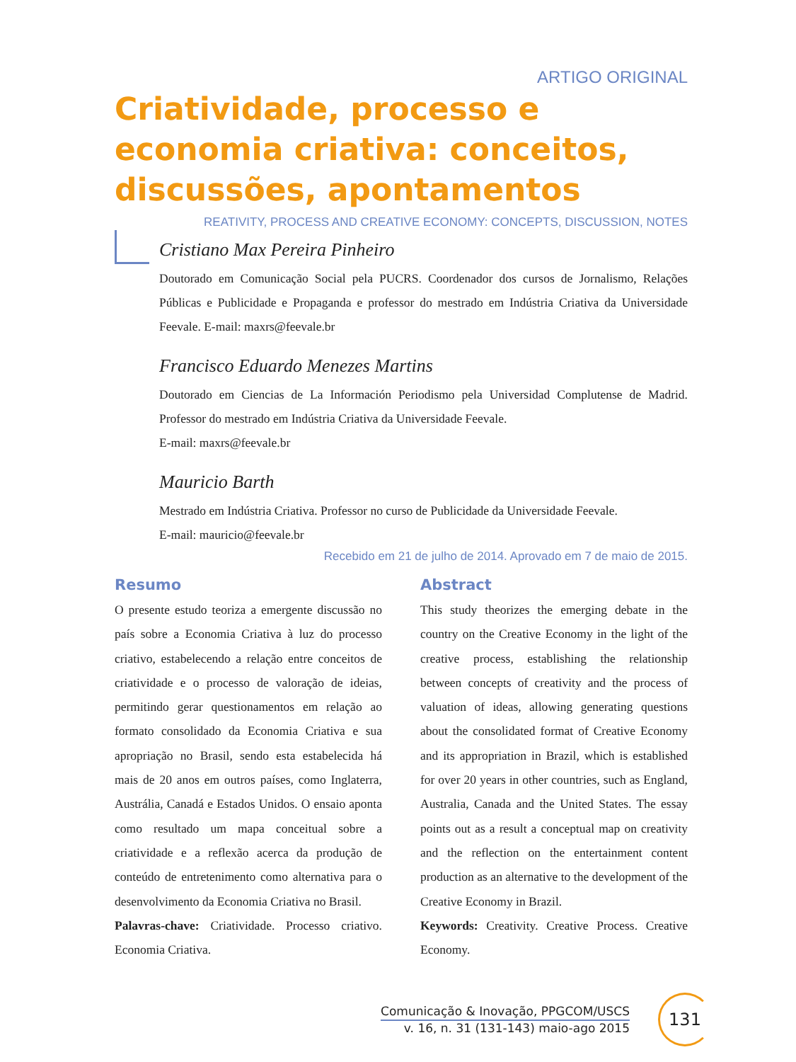ARTIGO ORIGINAL
Criatividade, processo e economia criativa: conceitos, discussões, apontamentos
REATIVITY, PROCESS AND CREATIVE ECONOMY: CONCEPTS, DISCUSSION, NOTES
Cristiano Max Pereira Pinheiro
Doutorado em Comunicação Social pela PUCRS. Coordenador dos cursos de Jornalismo, Relações Públicas e Publicidade e Propaganda e professor do mestrado em Indústria Criativa da Universidade Feevale. E-mail: maxrs@feevale.br
Francisco Eduardo Menezes Martins
Doutorado em Ciencias de La Información Periodismo pela Universidad Complutense de Madrid. Professor do mestrado em Indústria Criativa da Universidade Feevale.
E-mail: maxrs@feevale.br
Mauricio Barth
Mestrado em Indústria Criativa. Professor no curso de Publicidade da Universidade Feevale.
E-mail: mauricio@feevale.br
Recebido em 21 de julho de 2014. Aprovado em 7 de maio de 2015.
Resumo
O presente estudo teoriza a emergente discussão no país sobre a Economia Criativa à luz do processo criativo, estabelecendo a relação entre conceitos de criatividade e o processo de valoração de ideias, permitindo gerar questionamentos em relação ao formato consolidado da Economia Criativa e sua apropriação no Brasil, sendo esta estabelecida há mais de 20 anos em outros países, como Inglaterra, Austrália, Canadá e Estados Unidos. O ensaio aponta como resultado um mapa conceitual sobre a criatividade e a reflexão acerca da produção de conteúdo de entretenimento como alternativa para o desenvolvimento da Economia Criativa no Brasil.
Palavras-chave: Criatividade. Processo criativo. Economia Criativa.
Abstract
This study theorizes the emerging debate in the country on the Creative Economy in the light of the creative process, establishing the relationship between concepts of creativity and the process of valuation of ideas, allowing generating questions about the consolidated format of Creative Economy and its appropriation in Brazil, which is established for over 20 years in other countries, such as England, Australia, Canada and the United States. The essay points out as a result a conceptual map on creativity and the reflection on the entertainment content production as an alternative to the development of the Creative Economy in Brazil.
Keywords: Creativity. Creative Process. Creative Economy.
Comunicação & Inovação, PPGCOM/USCS
v. 16, n. 31 (131-143) maio-ago 2015
131